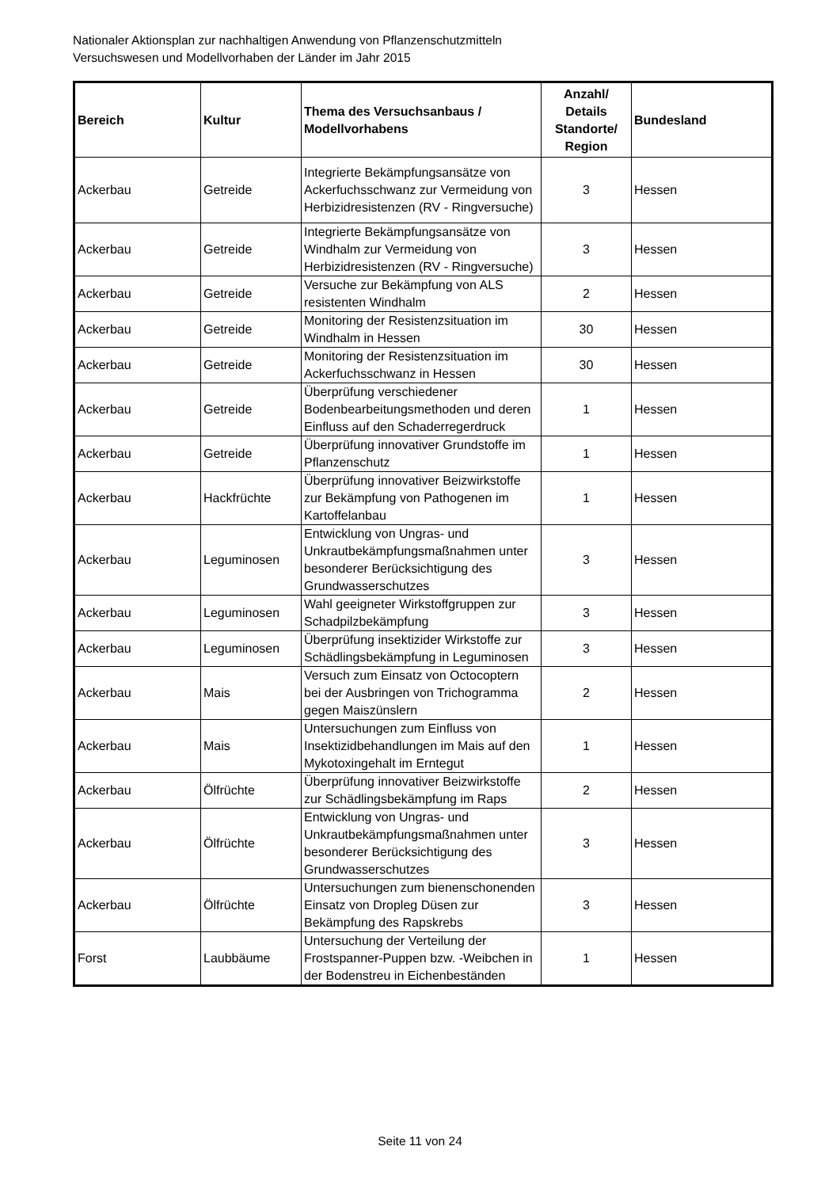Nationaler Aktionsplan zur nachhaltigen Anwendung von Pflanzenschutzmitteln
Versuchswesen und Modellvorhaben der Länder im Jahr 2015
| Bereich | Kultur | Thema des Versuchsanbaus / Modellvorhabens | Anzahl/ Details Standorte/ Region | Bundesland |
| --- | --- | --- | --- | --- |
| Ackerbau | Getreide | Integrierte Bekämpfungsansätze von Ackerfuchsschwanz zur Vermeidung von Herbizidresistenzen (RV - Ringversuche) | 3 | Hessen |
| Ackerbau | Getreide | Integrierte Bekämpfungsansätze von Windhalm zur Vermeidung von Herbizidresistenzen (RV - Ringversuche) | 3 | Hessen |
| Ackerbau | Getreide | Versuche zur Bekämpfung von ALS resistenten Windhalm | 2 | Hessen |
| Ackerbau | Getreide | Monitoring der Resistenzsituation im Windhalm in Hessen | 30 | Hessen |
| Ackerbau | Getreide | Monitoring der Resistenzsituation im Ackerfuchsschwanz in Hessen | 30 | Hessen |
| Ackerbau | Getreide | Überprüfung verschiedener Bodenbearbeitungsmethoden und deren Einfluss auf den Schaderregerdruck | 1 | Hessen |
| Ackerbau | Getreide | Überprüfung innovativer Grundstoffe im Pflanzenschutz | 1 | Hessen |
| Ackerbau | Hackfrüchte | Überprüfung innovativer Beizwirkstoffe zur Bekämpfung von Pathogenen im Kartoffelanbau | 1 | Hessen |
| Ackerbau | Leguminosen | Entwicklung von Ungras- und Unkrautbekämpfungsmaßnahmen unter besonderer Berücksichtigung des Grundwasserschutzes | 3 | Hessen |
| Ackerbau | Leguminosen | Wahl geeigneter Wirkstoffgruppen zur Schadpilzbekämpfung | 3 | Hessen |
| Ackerbau | Leguminosen | Überprüfung insektizider Wirkstoffe zur Schädlingsbekämpfung in Leguminosen | 3 | Hessen |
| Ackerbau | Mais | Versuch zum Einsatz von Octocoptern bei der Ausbringen von Trichogramma gegen Maiszünslern | 2 | Hessen |
| Ackerbau | Mais | Untersuchungen zum Einfluss von Insektizidbehandlungen im Mais auf den Mykotoxingehalt im Erntegut | 1 | Hessen |
| Ackerbau | Ölfrüchte | Überprüfung innovativer Beizwirkstoffe zur Schädlingsbekämpfung im Raps | 2 | Hessen |
| Ackerbau | Ölfrüchte | Entwicklung von Ungras- und Unkrautbekämpfungsmaßnahmen unter besonderer Berücksichtigung des Grundwasserschutzes | 3 | Hessen |
| Ackerbau | Ölfrüchte | Untersuchungen zum bienenschonenden Einsatz von Dropleg Düsen zur Bekämpfung des Rapskrebs | 3 | Hessen |
| Forst | Laubbäume | Untersuchung der Verteilung der Frostspanner-Puppen bzw. -Weibchen in der Bodenstreu in Eichenbeständen | 1 | Hessen |
Seite 11 von 24